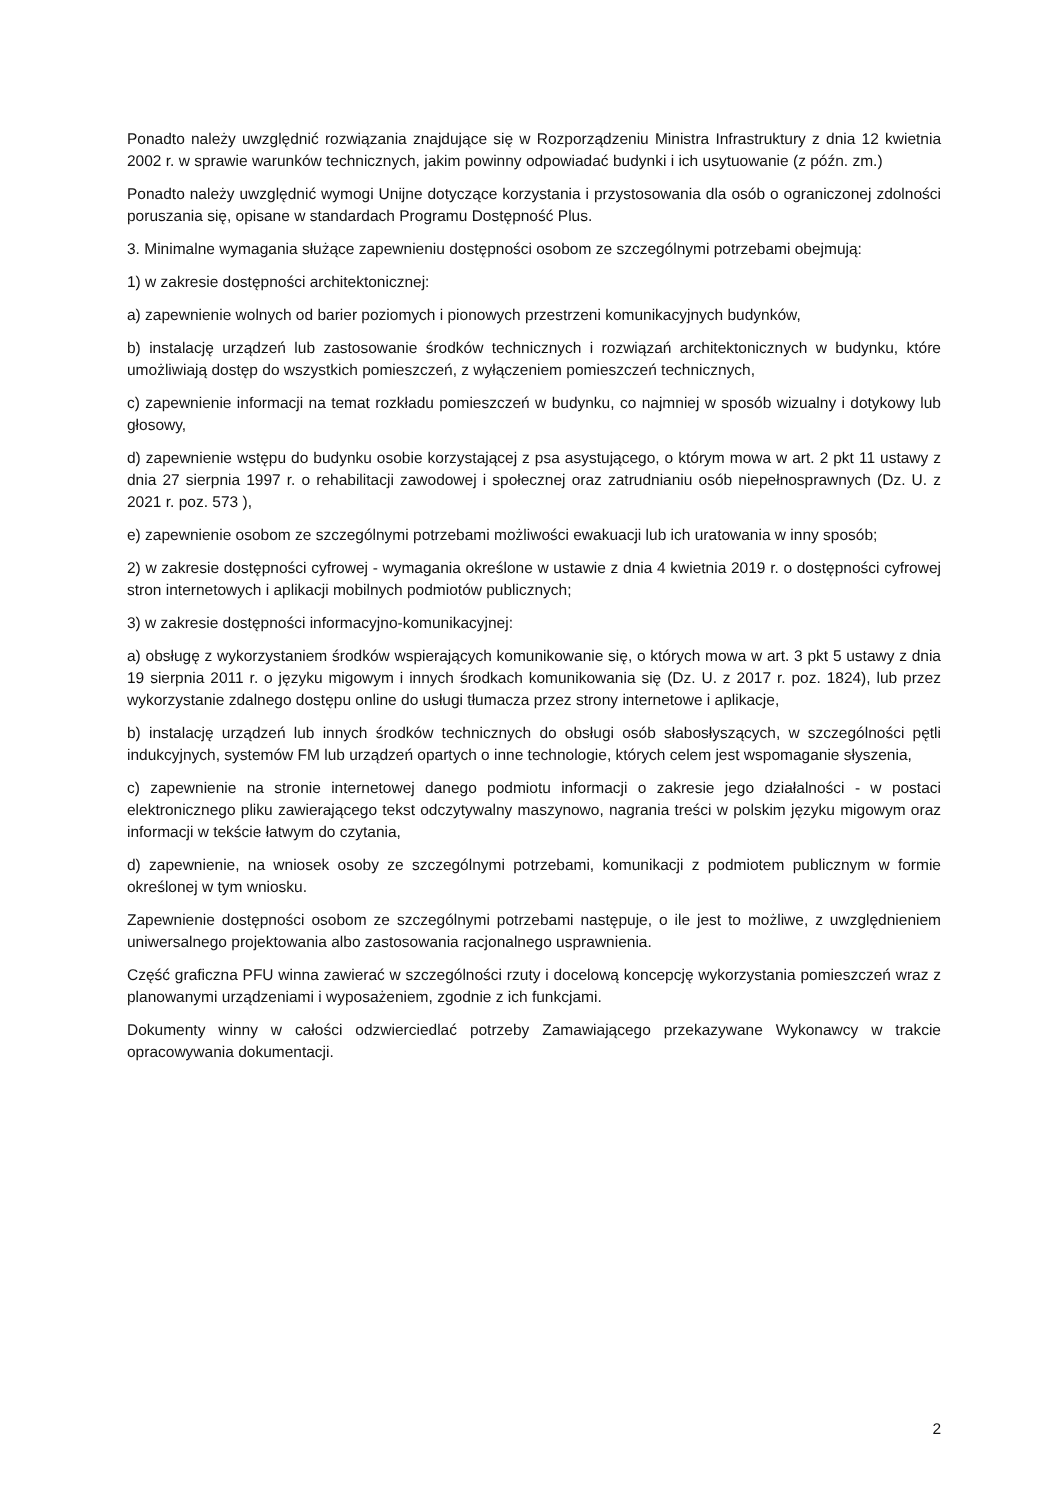Ponadto należy uwzględnić rozwiązania znajdujące się w Rozporządzeniu Ministra Infrastruktury z dnia 12 kwietnia 2002 r. w sprawie warunków technicznych, jakim powinny odpowiadać budynki i ich usytuowanie (z późn. zm.)
Ponadto należy uwzględnić wymogi Unijne dotyczące korzystania i przystosowania dla osób o ograniczonej zdolności poruszania się, opisane w standardach Programu Dostępność Plus.
3. Minimalne wymagania służące zapewnieniu dostępności osobom ze szczególnymi potrzebami obejmują:
1) w zakresie dostępności architektonicznej:
a) zapewnienie wolnych od barier poziomych i pionowych przestrzeni komunikacyjnych budynków,
b) instalację urządzeń lub zastosowanie środków technicznych i rozwiązań architektonicznych w budynku, które umożliwiają dostęp do wszystkich pomieszczeń, z wyłączeniem pomieszczeń technicznych,
c) zapewnienie informacji na temat rozkładu pomieszczeń w budynku, co najmniej w sposób wizualny i dotykowy lub głosowy,
d) zapewnienie wstępu do budynku osobie korzystającej z psa asystującego, o którym mowa w art. 2 pkt 11 ustawy z dnia 27 sierpnia 1997 r. o rehabilitacji zawodowej i społecznej oraz zatrudnianiu osób niepełnosprawnych (Dz. U. z 2021 r. poz. 573 ),
e) zapewnienie osobom ze szczególnymi potrzebami możliwości ewakuacji lub ich uratowania w inny sposób;
2) w zakresie dostępności cyfrowej - wymagania określone w ustawie z dnia 4 kwietnia 2019 r. o dostępności cyfrowej stron internetowych i aplikacji mobilnych podmiotów publicznych;
3) w zakresie dostępności informacyjno-komunikacyjnej:
a) obsługę z wykorzystaniem środków wspierających komunikowanie się, o których mowa w art. 3 pkt 5 ustawy z dnia 19 sierpnia 2011 r. o języku migowym i innych środkach komunikowania się (Dz. U. z 2017 r. poz. 1824), lub przez wykorzystanie zdalnego dostępu online do usługi tłumacza przez strony internetowe i aplikacje,
b) instalację urządzeń lub innych środków technicznych do obsługi osób słabosłyszących, w szczególności pętli indukcyjnych, systemów FM lub urządzeń opartych o inne technologie, których celem jest wspomaganie słyszenia,
c) zapewnienie na stronie internetowej danego podmiotu informacji o zakresie jego działalności - w postaci elektronicznego pliku zawierającego tekst odczytywalny maszynowo, nagrania treści w polskim języku migowym oraz informacji w tekście łatwym do czytania,
d) zapewnienie, na wniosek osoby ze szczególnymi potrzebami, komunikacji z podmiotem publicznym w formie określonej w tym wniosku.
Zapewnienie dostępności osobom ze szczególnymi potrzebami następuje, o ile jest to możliwe, z uwzględnieniem uniwersalnego projektowania albo zastosowania racjonalnego usprawnienia.
Część graficzna PFU winna zawierać w szczególności rzuty i docelową koncepcję wykorzystania pomieszczeń wraz z planowanymi urządzeniami i wyposażeniem, zgodnie z ich funkcjami.
Dokumenty winny w całości odzwierciedlać potrzeby Zamawiającego przekazywane Wykonawcy w trakcie opracowywania dokumentacji.
2